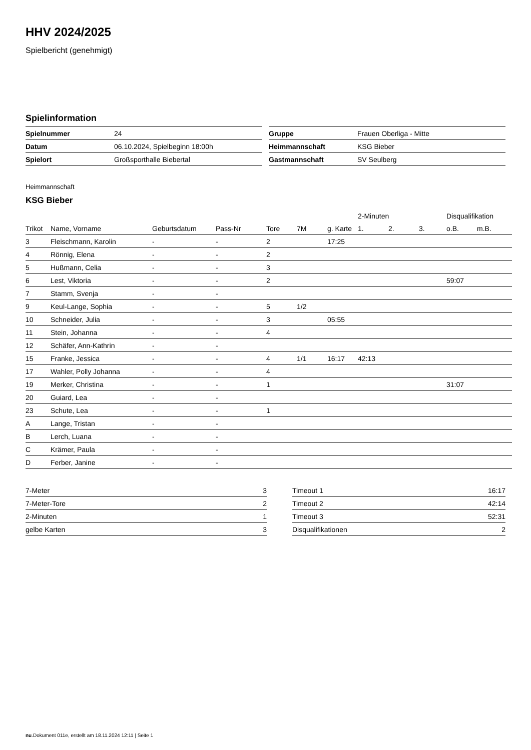HHV 2024/2025
Spielbericht (genehmigt)
Spielinformation
| Spielnummer | 24 |
| Datum | 06.10.2024, Spielbeginn 18:00h |
| Spielort | Großsporthalle Biebertal |
| Gruppe | Frauen Oberliga - Mitte |
| Heimmannschaft | KSG Bieber |
| Gastmannschaft | SV Seulberg |
Heimmannschaft
KSG Bieber
| | | | | | | | 2-Minuten | | | Disqualifikation | |
| Trikot | Name, Vorname | Geburtsdatum | Pass-Nr | Tore | 7M | g. Karte | 1. | 2. | 3. | o.B. | m.B. |
| 3 | Fleischmann, Karolin | - | - | 2 | | 17:25 | | | | | |
| 4 | Rönnig, Elena | - | - | 2 | | | | | | | |
| 5 | Hußmann, Celia | - | - | 3 | | | | | | | |
| 6 | Lest, Viktoria | - | - | 2 | | | | | | 59:07 | |
| 7 | Stamm, Svenja | - | - | | | | | | | | |
| 9 | Keul-Lange, Sophia | - | - | 5 | 1/2 | | | | | | |
| 10 | Schneider, Julia | - | - | 3 | | 05:55 | | | | | |
| 11 | Stein, Johanna | - | - | 4 | | | | | | | |
| 12 | Schäfer, Ann-Kathrin | - | - | | | | | | | | |
| 15 | Franke, Jessica | - | - | 4 | 1/1 | 16:17 | 42:13 | | | | |
| 17 | Wahler, Polly Johanna | - | - | 4 | | | | | | | |
| 19 | Merker, Christina | - | - | 1 | | | | | | 31:07 | |
| 20 | Guiard, Lea | - | - | | | | | | | | |
| 23 | Schute, Lea | - | - | 1 | | | | | | | |
| A | Lange, Tristan | - | - | | | | | | | | |
| B | Lerch, Luana | - | - | | | | | | | | |
| C | Krämer, Paula | - | - | | | | | | | | |
| D | Ferber, Janine | - | - | | | | | | | | |
| 7-Meter | 3 |
| 7-Meter-Tore | 2 |
| 2-Minuten | 1 |
| gelbe Karten | 3 |
| Timeout 1 | 16:17 |
| Timeout 2 | 42:14 |
| Timeout 3 | 52:31 |
| Disqualifikationen | 2 |
nu.Dokument 011e, erstellt am 18.11.2024 12:11 | Seite 1